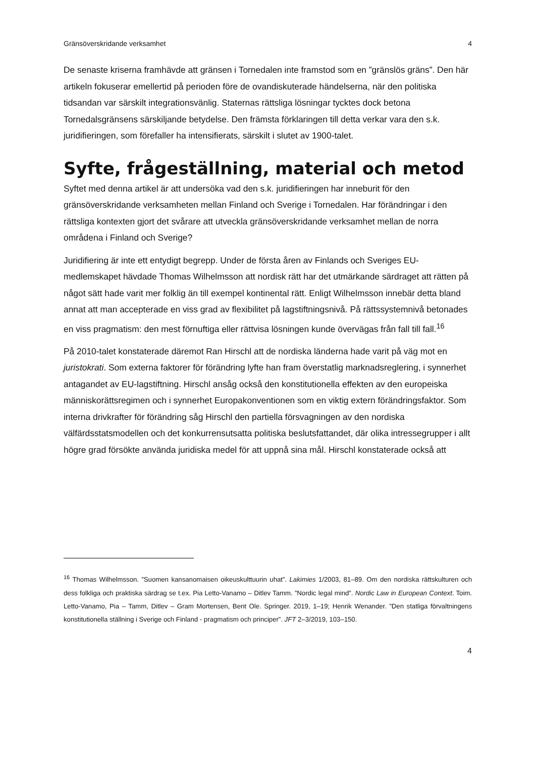Gränsöverskridande verksamhet 4
De senaste kriserna framhävde att gränsen i Tornedalen inte framstod som en ”gränslös gräns”. Den här artikeln fokuserar emellertid på perioden före de ovandiskuterade händelserna, när den politiska tidsandan var särskilt integrationsvänlig. Staternas rättsliga lösningar tycktes dock betona Tornedalsgränsens särskiljande betydelse. Den främsta förklaringen till detta verkar vara den s.k. juridifieringen, som förefaller ha intensifierats, särskilt i slutet av 1900-talet.
Syfte, frågeställning, material och metod
Syftet med denna artikel är att undersöka vad den s.k. juridifieringen har inneburit för den gränsöverskridande verksamheten mellan Finland och Sverige i Tornedalen. Har förändringar i den rättsliga kontexten gjort det svårare att utveckla gränsöverskridande verksamhet mellan de norra områdena i Finland och Sverige?
Juridifiering är inte ett entydigt begrepp. Under de första åren av Finlands och Sveriges EU-medlemskapet hävdade Thomas Wilhelmsson att nordisk rätt har det utmärkande särdraget att rätten på något sätt hade varit mer folklig än till exempel kontinental rätt. Enligt Wilhelmsson innebär detta bland annat att man accepterade en viss grad av flexibilitet på lagstiftningsnivå. På rättssystemnivå betonades en viss pragmatism: den mest förnuftiga eller rättvisa lösningen kunde övervägas från fall till fall.<sup>16</sup>
På 2010-talet konstaterade däremot Ran Hirschl att de nordiska länderna hade varit på väg mot en juristokrati. Som externa faktorer för förändring lyfte han fram överstatlig marknadsreglering, i synnerhet antagandet av EU-lagstiftning. Hirschl ansåg också den konstitutionella effekten av den europeiska människorättsregimen och i synnerhet Europakonventionen som en viktig extern förändringsfaktor. Som interna drivkrafter för förändring såg Hirschl den partiella försvagningen av den nordiska välfärdsstatsmodellen och det konkurrensutsatta politiska beslutsfattandet, där olika intressegrupper i allt högre grad försökte använda juridiska medel för att uppnå sina mål. Hirschl konstaterade också att
<sup>16</sup> Thomas Wilhelmsson. ”Suomen kansanomaisen oikeuskulttuurin uhat”. Lakimies 1/2003, 81–89. Om den nordiska rättskulturen och dess folkliga och praktiska särdrag se t.ex. Pia Letto-Vanamo – Ditlev Tamm. ”Nordic legal mind”. Nordic Law in European Context. Toim. Letto-Vanamo, Pia – Tamm, Ditlev – Gram Mortensen, Bent Ole. Springer. 2019, 1–19; Henrik Wenander. ”Den statliga förvaltningens konstitutionella ställning i Sverige och Finland - pragmatism och principer”. JFT 2–3/2019, 103–150.
4